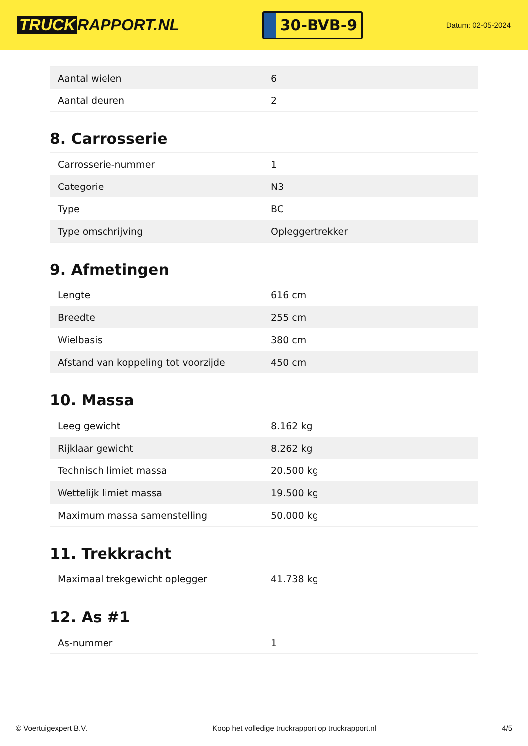TRUCK RAPPORT.NL
30-BVB-9
Datum: 02-05-2024
| Aantal wielen | 6 |
| Aantal deuren | 2 |
8. Carrosserie
| Carrosserie-nummer | 1 |
| Categorie | N3 |
| Type | BC |
| Type omschrijving | Opleggertrekker |
9. Afmetingen
| Lengte | 616 cm |
| Breedte | 255 cm |
| Wielbasis | 380 cm |
| Afstand van koppeling tot voorzijde | 450 cm |
10. Massa
| Leeg gewicht | 8.162 kg |
| Rijklaar gewicht | 8.262 kg |
| Technisch limiet massa | 20.500 kg |
| Wettelijk limiet massa | 19.500 kg |
| Maximum massa samenstelling | 50.000 kg |
11. Trekkracht
| Maximaal trekgewicht oplegger | 41.738 kg |
12. As #1
| As-nummer | 1 |
© Voertuigexpert B.V. Koop het volledige truckrapport op truckrapport.nl 4/5